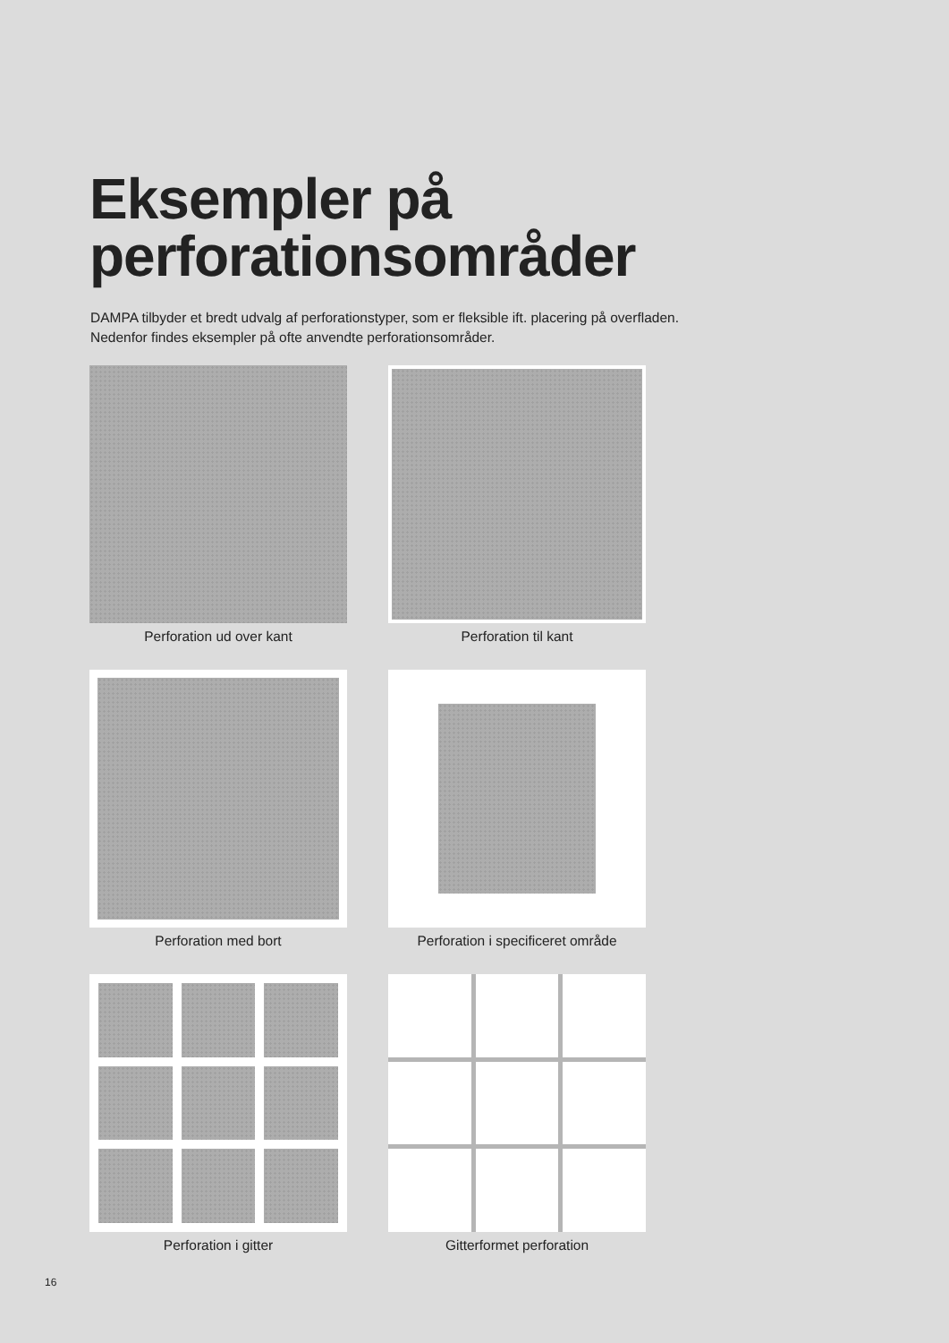Eksempler på
perforationsområder
DAMPA tilbyder et bredt udvalg af perforationstyper, som er fleksible ift. placering på overfladen.
Nedenfor findes eksempler på ofte anvendte perforationsområder.
Perforation ud over kant
Perforation til kant
Perforation med bort
Perforation i specificeret område
Perforation i gitter
Gitterformet perforation
16